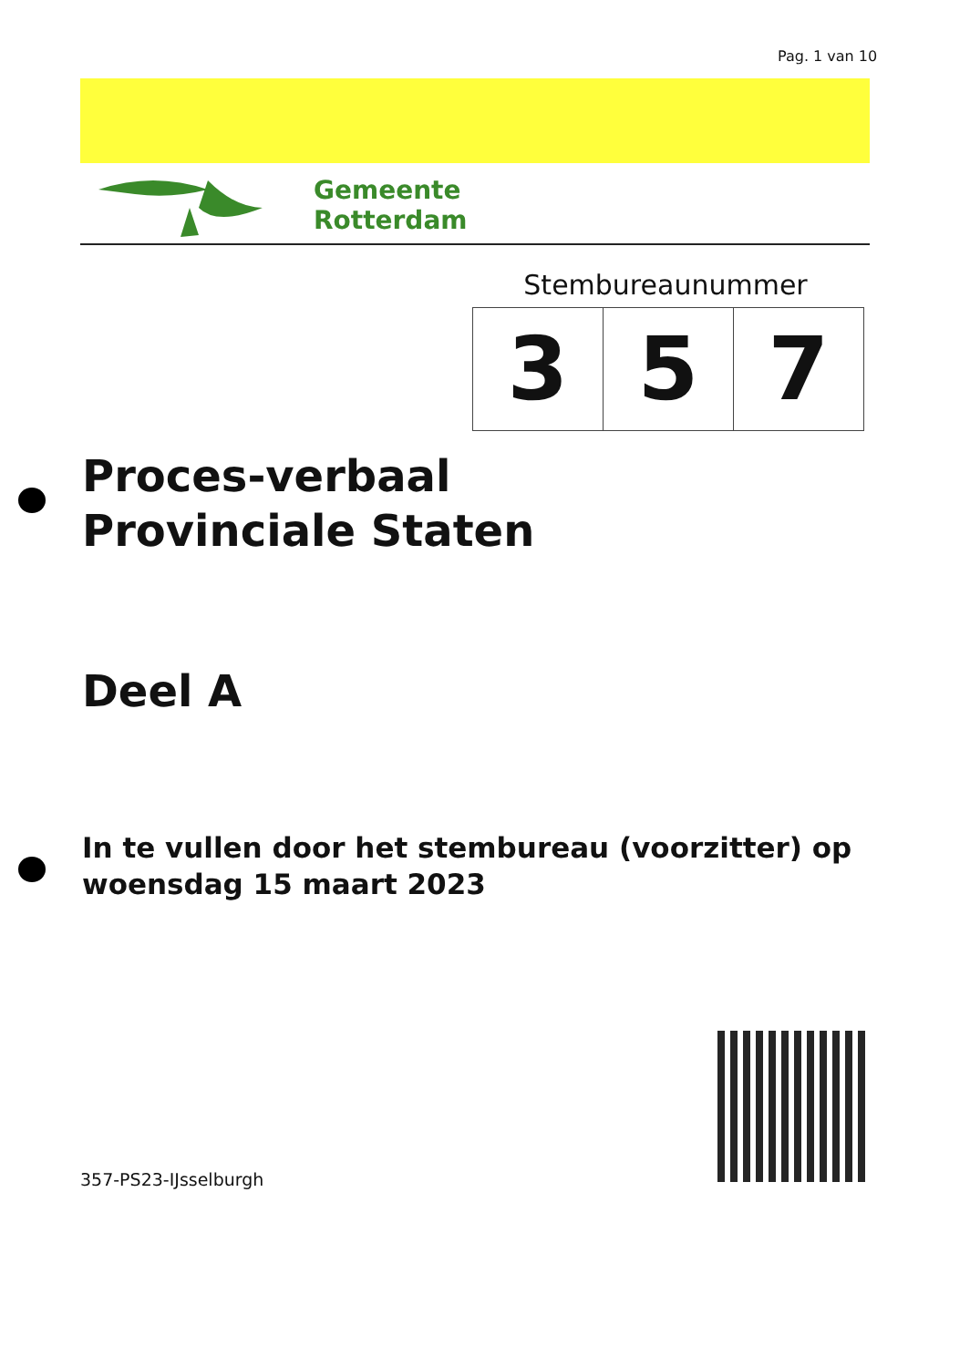Pag. 1 van 10
Gemeente
Rotterdam
Stembureaunummer
| 3 | 5 | 7 |
Proces-verbaal
Provinciale Staten
Deel A
In te vullen door het stembureau (voorzitter) op
woensdag 15 maart 2023
357-PS23-IJsselburgh